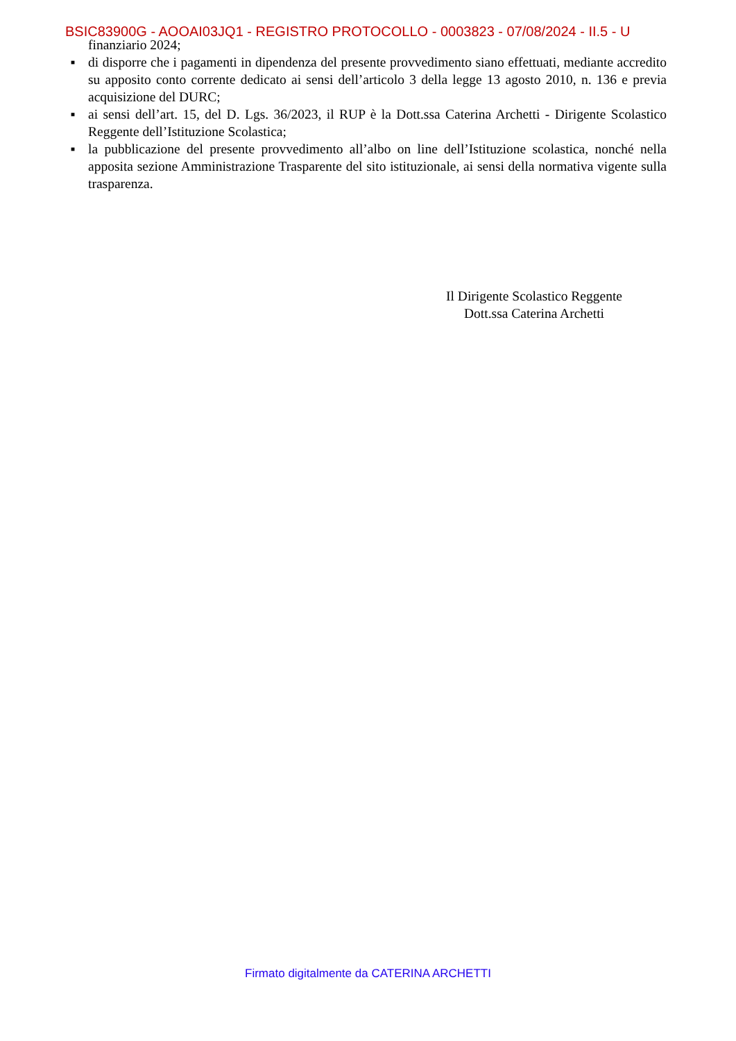BSIC83900G - AOOAI03JQ1 - REGISTRO PROTOCOLLO - 0003823 - 07/08/2024 - II.5 - U
finanziario 2024;
■ di disporre che i pagamenti in dipendenza del presente provvedimento siano effettuati, mediante accredito su apposito conto corrente dedicato ai sensi dell’articolo 3 della legge 13 agosto 2010, n. 136 e previa acquisizione del DURC;
■ ai sensi dell’art. 15, del D. Lgs. 36/2023, il RUP è la Dott.ssa Caterina Archetti - Dirigente Scolastico Reggente dell’Istituzione Scolastica;
■ la pubblicazione del presente provvedimento all’albo on line dell’Istituzione scolastica, nonché nella apposita sezione Amministrazione Trasparente del sito istituzionale, ai sensi della normativa vigente sulla trasparenza.
Il Dirigente Scolastico Reggente
Dott.ssa Caterina Archetti
Firmato digitalmente da CATERINA ARCHETTI